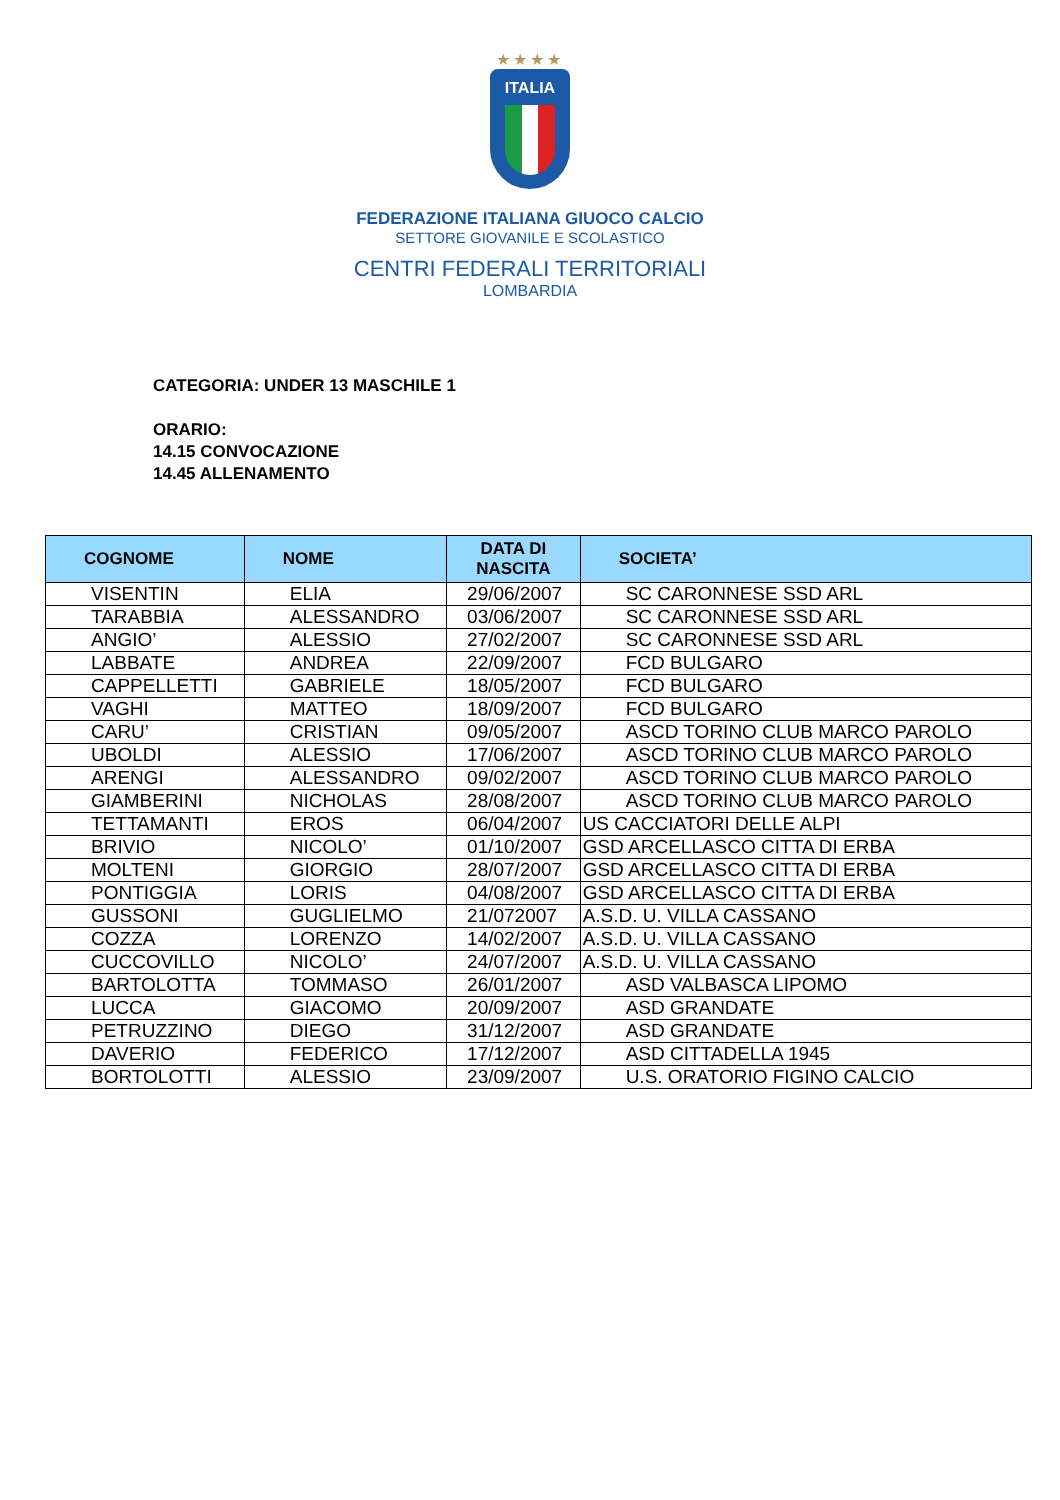★★★★
ITALIA
FEDERAZIONE ITALIANA GIUOCO CALCIO
SETTORE GIOVANILE E SCOLASTICO
CENTRI FEDERALI TERRITORIALI
LOMBARDIA
CATEGORIA: UNDER 13 MASCHILE 1
ORARIO:
14.15 CONVOCAZIONE
14.45 ALLENAMENTO
| COGNOME | NOME | DATA DI NASCITA | SOCIETA’ |
| --- | --- | --- | --- |
| VISENTIN | ELIA | 29/06/2007 | SC CARONNESE SSD ARL |
| TARABBIA | ALESSANDRO | 03/06/2007 | SC CARONNESE SSD ARL |
| ANGIO’ | ALESSIO | 27/02/2007 | SC CARONNESE SSD ARL |
| LABBATE | ANDREA | 22/09/2007 | FCD BULGARO |
| CAPPELLETTI | GABRIELE | 18/05/2007 | FCD BULGARO |
| VAGHI | MATTEO | 18/09/2007 | FCD BULGARO |
| CARU’ | CRISTIAN | 09/05/2007 | ASCD TORINO CLUB MARCO PAROLO |
| UBOLDI | ALESSIO | 17/06/2007 | ASCD TORINO CLUB MARCO PAROLO |
| ARENGI | ALESSANDRO | 09/02/2007 | ASCD TORINO CLUB MARCO PAROLO |
| GIAMBERINI | NICHOLAS | 28/08/2007 | ASCD TORINO CLUB MARCO PAROLO |
| TETTAMANTI | EROS | 06/04/2007 | US CACCIATORI DELLE ALPI |
| BRIVIO | NICOLO’ | 01/10/2007 | GSD ARCELLASCO CITTA DI ERBA |
| MOLTENI | GIORGIO | 28/07/2007 | GSD ARCELLASCO CITTA DI ERBA |
| PONTIGGIA | LORIS | 04/08/2007 | GSD ARCELLASCO CITTA DI ERBA |
| GUSSONI | GUGLIELMO | 21/072007 | A.S.D. U. VILLA CASSANO |
| COZZA | LORENZO | 14/02/2007 | A.S.D. U. VILLA CASSANO |
| CUCCOVILLO | NICOLO’ | 24/07/2007 | A.S.D. U. VILLA CASSANO |
| BARTOLOTTA | TOMMASO | 26/01/2007 | ASD VALBASCA LIPOMO |
| LUCCA | GIACOMO | 20/09/2007 | ASD GRANDATE |
| PETRUZZINO | DIEGO | 31/12/2007 | ASD GRANDATE |
| DAVERIO | FEDERICO | 17/12/2007 | ASD CITTADELLA 1945 |
| BORTOLOTTI | ALESSIO | 23/09/2007 | U.S. ORATORIO FIGINO CALCIO |